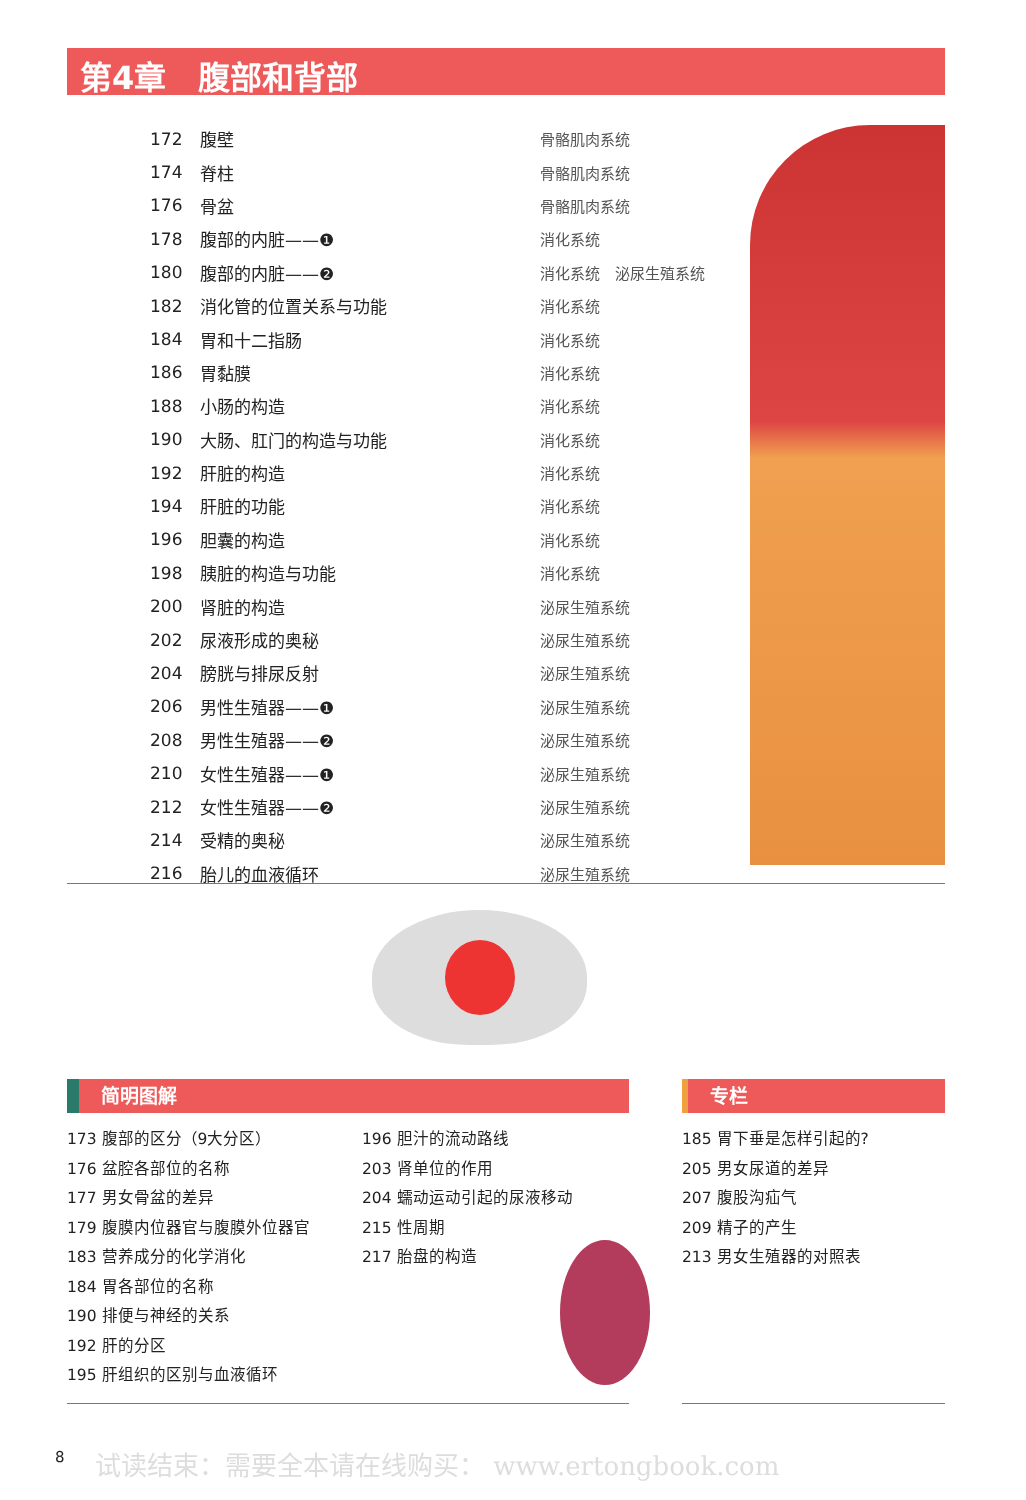第4章　腹部和背部
| 172 | 腹壁 | 骨骼肌肉系统 |
| 174 | 脊柱 | 骨骼肌肉系统 |
| 176 | 骨盆 | 骨骼肌肉系统 |
| 178 | 腹部的内脏——❶ | 消化系统 |
| 180 | 腹部的内脏——❷ | 消化系统 泌尿生殖系统 |
| 182 | 消化管的位置关系与功能 | 消化系统 |
| 184 | 胃和十二指肠 | 消化系统 |
| 186 | 胃黏膜 | 消化系统 |
| 188 | 小肠的构造 | 消化系统 |
| 190 | 大肠、肛门的构造与功能 | 消化系统 |
| 192 | 肝脏的构造 | 消化系统 |
| 194 | 肝脏的功能 | 消化系统 |
| 196 | 胆囊的构造 | 消化系统 |
| 198 | 胰脏的构造与功能 | 消化系统 |
| 200 | 肾脏的构造 | 泌尿生殖系统 |
| 202 | 尿液形成的奥秘 | 泌尿生殖系统 |
| 204 | 膀胱与排尿反射 | 泌尿生殖系统 |
| 206 | 男性生殖器——❶ | 泌尿生殖系统 |
| 208 | 男性生殖器——❷ | 泌尿生殖系统 |
| 210 | 女性生殖器——❶ | 泌尿生殖系统 |
| 212 | 女性生殖器——❷ | 泌尿生殖系统 |
| 214 | 受精的奥秘 | 泌尿生殖系统 |
| 216 | 胎儿的血液循环 | 泌尿生殖系统 |
简明图解 专栏
173 腹部的区分（9大分区）
176 盆腔各部位的名称
177 男女骨盆的差异
179 腹膜内位器官与腹膜外位器官
183 营养成分的化学消化
184 胃各部位的名称
190 排便与神经的关系
192 肝的分区
195 肝组织的区别与血液循环
196 胆汁的流动路线
203 肾单位的作用
204 蠕动运动引起的尿液移动
215 性周期
217 胎盘的构造
185 胃下垂是怎样引起的?
205 男女尿道的差异
207 腹股沟疝气
209 精子的产生
213 男女生殖器的对照表
8
试读结束：需要全本请在线购买： www.ertongbook.com